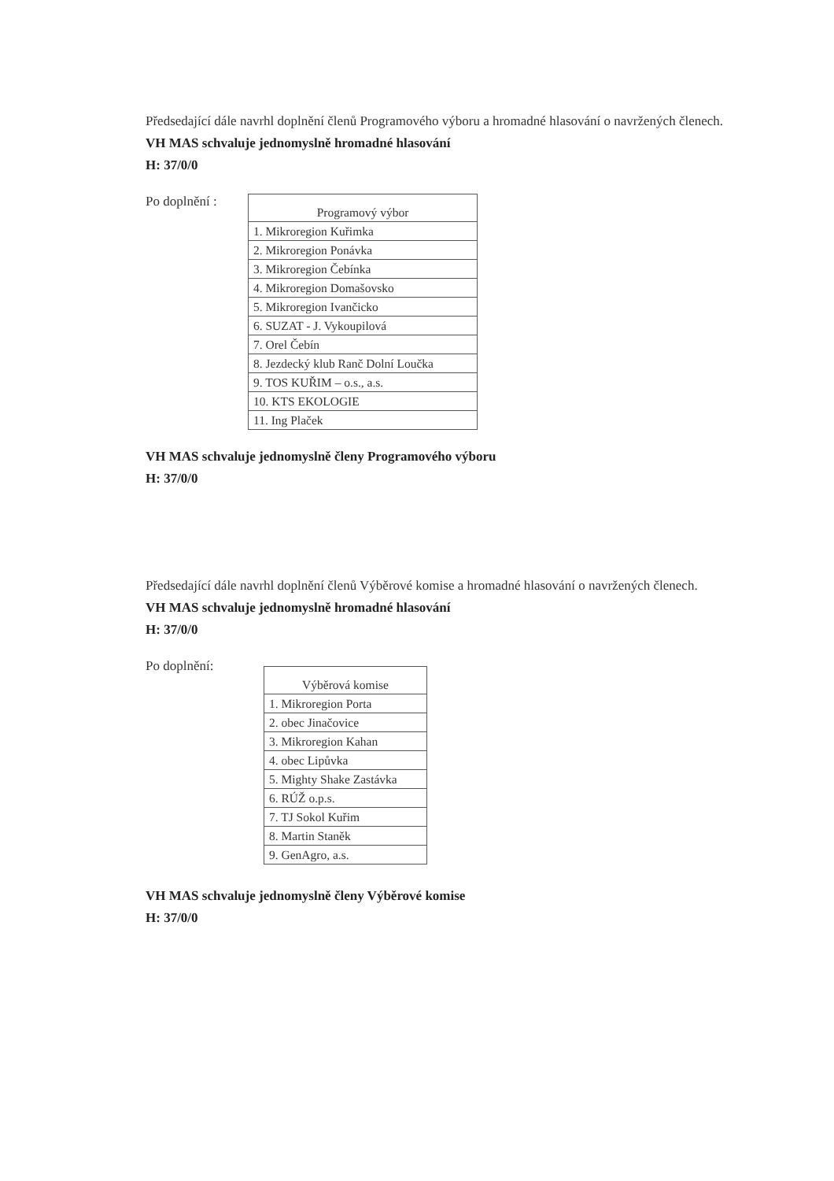Předsedající dále navrhl doplnění členů Programového výboru a hromadné hlasování o navržených členech.
VH MAS schvaluje jednomyslně hromadné hlasování
H: 37/0/0
Po doplnění :
| Programový výbor |
| --- |
| 1. Mikroregion Kuřimka |
| 2. Mikroregion Ponávka |
| 3. Mikroregion Čebínka |
| 4. Mikroregion Domašovsko |
| 5. Mikroregion Ivančicko |
| 6. SUZAT - J. Vykoupilová |
| 7. Orel Čebín |
| 8. Jezdecký klub Ranč Dolní Loučka |
| 9. TOS KUŘIM – o.s., a.s. |
| 10. KTS EKOLOGIE |
| 11. Ing Plaček |
VH MAS schvaluje jednomyslně členy Programového výboru
H: 37/0/0
Předsedající dále navrhl doplnění členů Výběrové komise a hromadné hlasování o navržených členech.
VH MAS schvaluje jednomyslně hromadné hlasování
H: 37/0/0
Po doplnění:
| Výběrová komise |
| --- |
| 1. Mikroregion Porta |
| 2. obec Jinačovice |
| 3. Mikroregion Kahan |
| 4. obec Lipůvka |
| 5. Mighty Shake Zastávka |
| 6. RÚŽ o.p.s. |
| 7. TJ Sokol Kuřim |
| 8. Martin Staněk |
| 9. GenAgro, a.s. |
VH MAS schvaluje jednomyslně členy Výběrové komise
H: 37/0/0